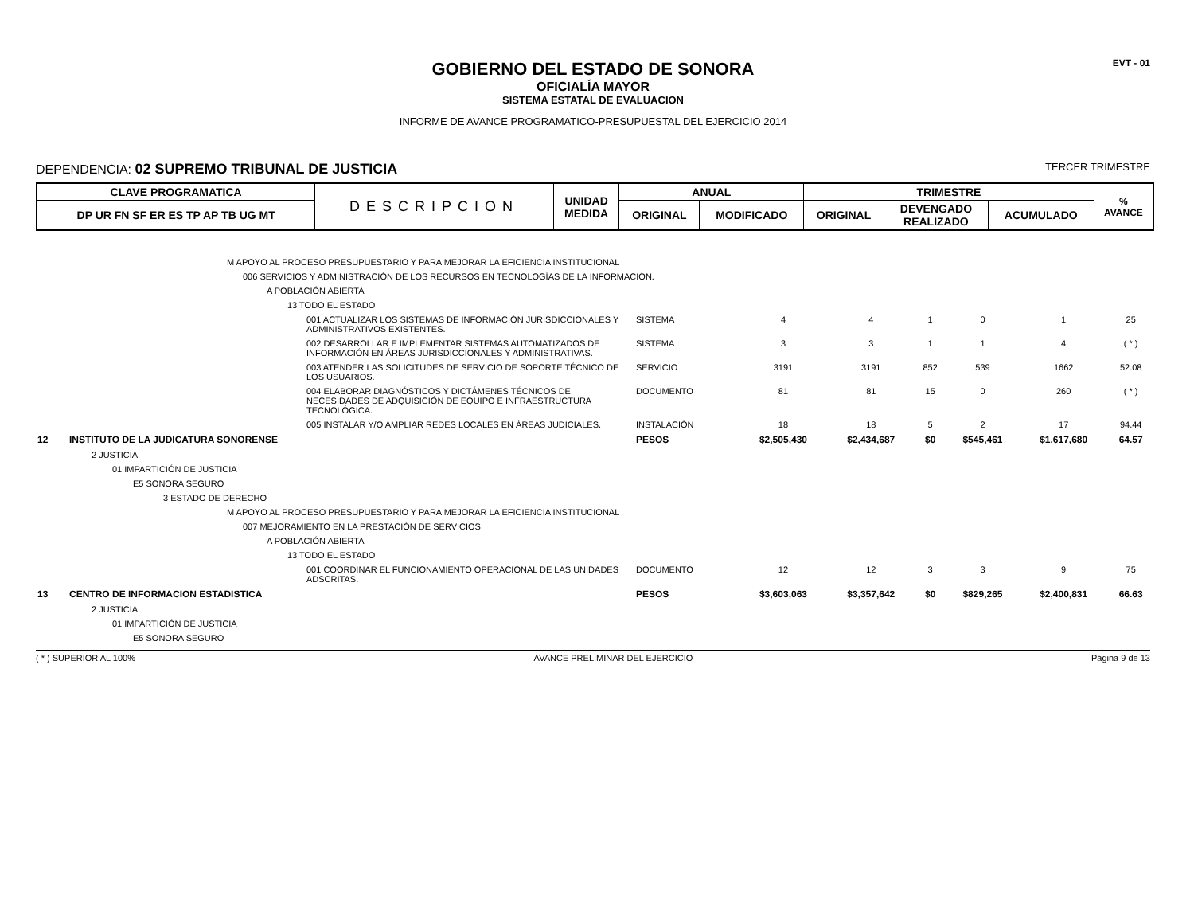EVT - 01
GOBIERNO DEL ESTADO DE SONORA
OFICIALÍA MAYOR
SISTEMA ESTATAL DE EVALUACION
INFORME DE AVANCE PROGRAMATICO-PRESUPUESTAL DEL EJERCICIO 2014
DEPENDENCIA: 02 SUPREMO TRIBUNAL DE JUSTICIA TERCER TRIMESTRE
| CLAVE PROGRAMATICA | DESCRIPCION | UNIDAD MEDIDA | ANUAL | | TRIMESTRE | | | % AVANCE |
| --- | --- | --- | --- | --- | --- | --- | --- | --- |
| DP UR FN SF ER ES TP AP TB UG MT | | | ORIGINAL | MODIFICADO | ORIGINAL | DEVENGADO REALIZADO | ACUMULADO | |
| | M APOYO AL PROCESO PRESUPUESTARIO Y PARA MEJORAR LA EFICIENCIA INSTITUCIONAL | | | | | | | |
| | 006 SERVICIOS Y ADMINISTRACIÓN DE LOS RECURSOS EN TECNOLOGÍAS DE LA INFORMACIÓN. | | | | | | | |
| | A POBLACIÓN ABIERTA | | | | | | | |
| | 13 TODO EL ESTADO | | | | | | | |
| | 001 ACTUALIZAR LOS SISTEMAS DE INFORMACIÓN JURISDICCIONALES Y ADMINISTRATIVOS EXISTENTES. | SISTEMA | 4 | 4 | 1 | 0 | 1 | 25 |
| | 002 DESARROLLAR E IMPLEMENTAR SISTEMAS AUTOMATIZADOS DE INFORMACIÓN EN ÁREAS JURISDICCIONALES Y ADMINISTRATIVAS. | SISTEMA | 3 | 3 | 1 | 1 | 4 | ( * ) |
| | 003 ATENDER LAS SOLICITUDES DE SERVICIO DE SOPORTE TÉCNICO DE LOS USUARIOS. | SERVICIO | 3191 | 3191 | 852 | 539 | 1662 | 52.08 |
| | 004 ELABORAR DIAGNÓSTICOS Y DICTÁMENES TÉCNICOS DE NECESIDADES DE ADQUISICIÓN DE EQUIPO E INFRAESTRUCTURA TECNOLÓGICA. | DOCUMENTO | 81 | 81 | 15 | 0 | 260 | ( * ) |
| | 005 INSTALAR Y/O AMPLIAR REDES LOCALES EN ÁREAS JUDICIALES. | INSTALACIÓN | 18 | 18 | 5 | 2 | 17 | 94.44 |
| 12 | INSTITUTO DE LA JUDICATURA SONORENSE | PESOS | $2,505,430 | $2,434,687 | $0 | $545,461 | $1,617,680 | 64.57 |
| | 2 JUSTICIA | | | | | | | |
| | 01 IMPARTICIÓN DE JUSTICIA | | | | | | | |
| | E5 SONORA SEGURO | | | | | | | |
| | 3 ESTADO DE DERECHO | | | | | | | |
| | M APOYO AL PROCESO PRESUPUESTARIO Y PARA MEJORAR LA EFICIENCIA INSTITUCIONAL | | | | | | | |
| | 007 MEJORAMIENTO EN LA PRESTACIÓN DE SERVICIOS | | | | | | | |
| | A POBLACIÓN ABIERTA | | | | | | | |
| | 13 TODO EL ESTADO | | | | | | | |
| | 001 COORDINAR EL FUNCIONAMIENTO OPERACIONAL DE LAS UNIDADES ADSCRITAS. | DOCUMENTO | 12 | 12 | 3 | 3 | 9 | 75 |
| 13 | CENTRO DE INFORMACION ESTADISTICA | PESOS | $3,603,063 | $3,357,642 | $0 | $829,265 | $2,400,831 | 66.63 |
| | 2 JUSTICIA | | | | | | | |
| | 01 IMPARTICIÓN DE JUSTICIA | | | | | | | |
| | E5 SONORA SEGURO | | | | | | | |
( * ) SUPERIOR AL 100% AVANCE PRELIMINAR DEL EJERCICIO Página 9 de 13